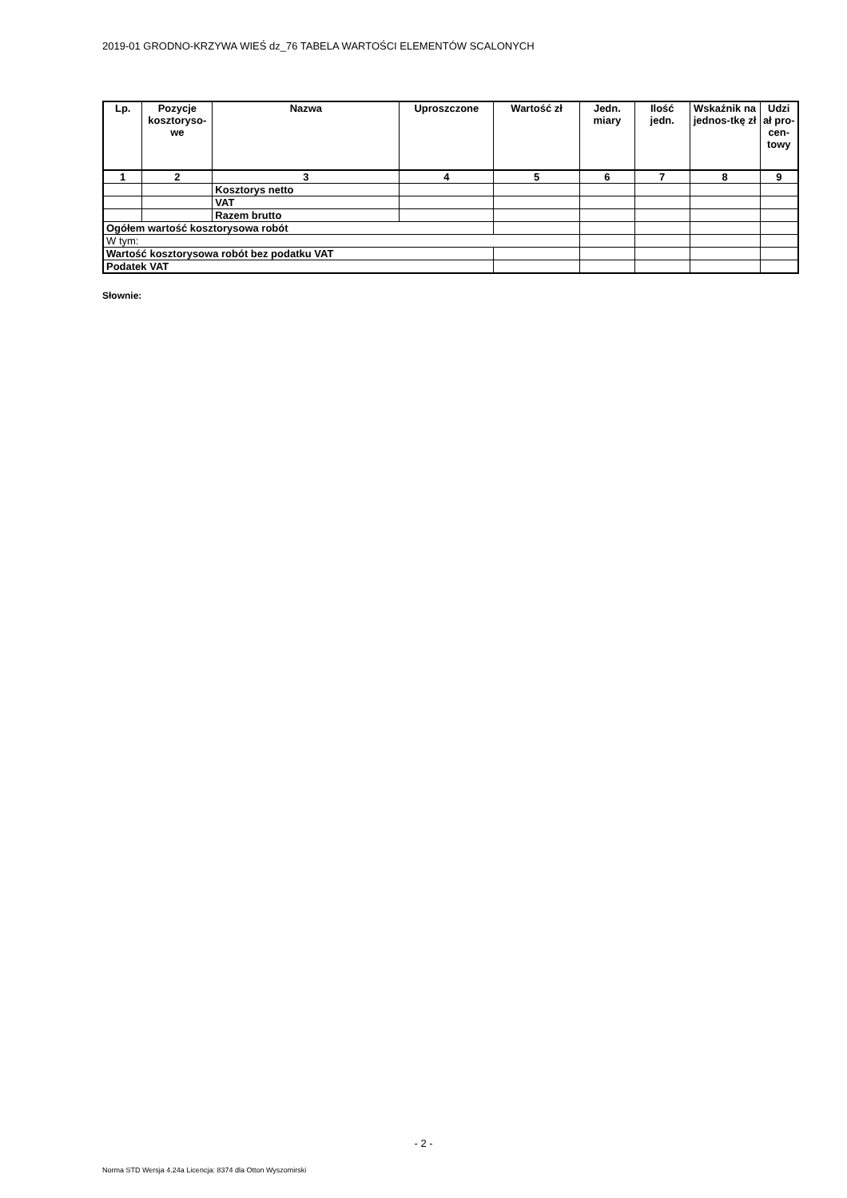2019-01 GRODNO-KRZYWA WIEŚ dz_76 TABELA WARTOŚCI ELEMENTÓW SCALONYCH
| Lp. | Pozycje kosztoryso-we | Nazwa | Uproszczone | Wartość zł | Jedn. miary | Ilość jedn. | Wskaźnik na jednos-tkę zł | Udzi ał pro-cen-towy |
| --- | --- | --- | --- | --- | --- | --- | --- | --- |
| 1 | 2 | 3 | 4 | 5 | 6 | 7 | 8 | 9 |
| | | Kosztorys netto | | | | | | |
| | | VAT | | | | | | |
| | | Razem brutto | | | | | | |
| Ogółem wartość kosztorysowa robót | | | | | | | | |
| W tym: | | | | | | | | |
| Wartość kosztorysowa robót bez podatku VAT | | | | | | | | |
| Podatek VAT | | | | | | | | |
Słownie:
- 2 -
Norma STD Wersja 4.24a Licencja: 8374 dla Otton Wyszomirski